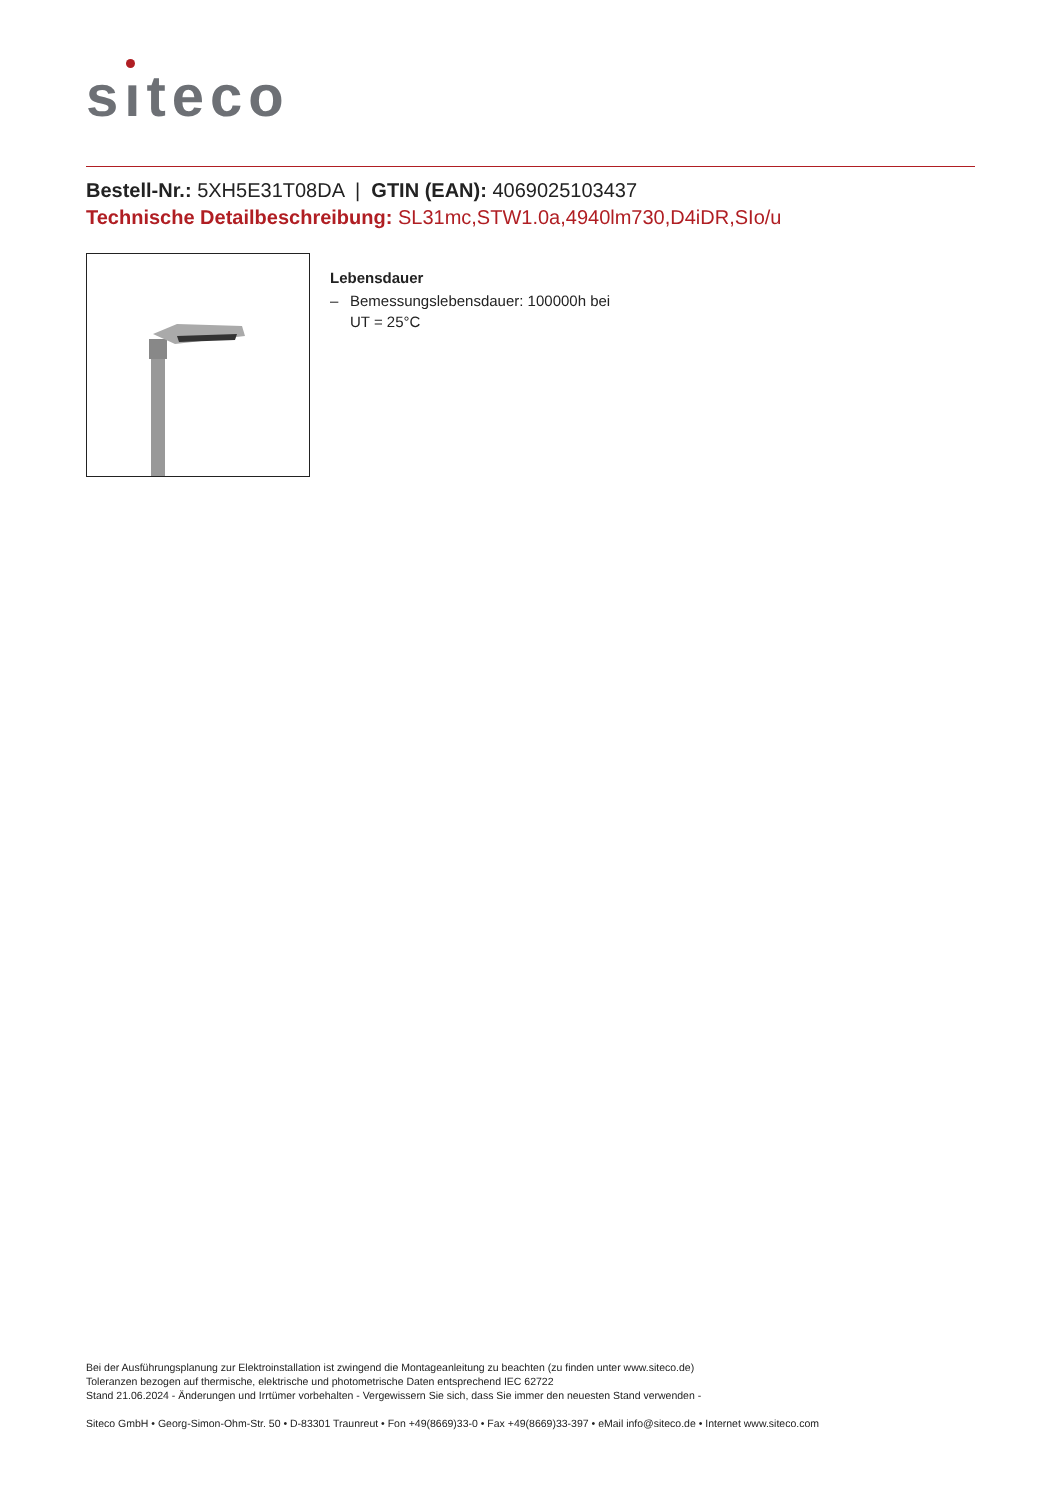sıteco
Bestell-Nr.: 5XH5E31T08DA | GTIN (EAN): 4069025103437
Technische Detailbeschreibung: SL31mc,STW1.0a,4940lm730,D4iDR,SIo/u
Lebensdauer
– Bemessungslebensdauer: 100000h bei
UT = 25°C
Bei der Ausführungsplanung zur Elektroinstallation ist zwingend die Montageanleitung zu beachten (zu finden unter www.siteco.de)
Toleranzen bezogen auf thermische, elektrische und photometrische Daten entsprechend IEC 62722
Stand 21.06.2024 - Änderungen und Irrtümer vorbehalten - Vergewissern Sie sich, dass Sie immer den neuesten Stand verwenden -
Siteco GmbH • Georg-Simon-Ohm-Str. 50 • D-83301 Traunreut • Fon +49(8669)33-0 • Fax +49(8669)33-397 • eMail info@siteco.de • Internet www.siteco.com